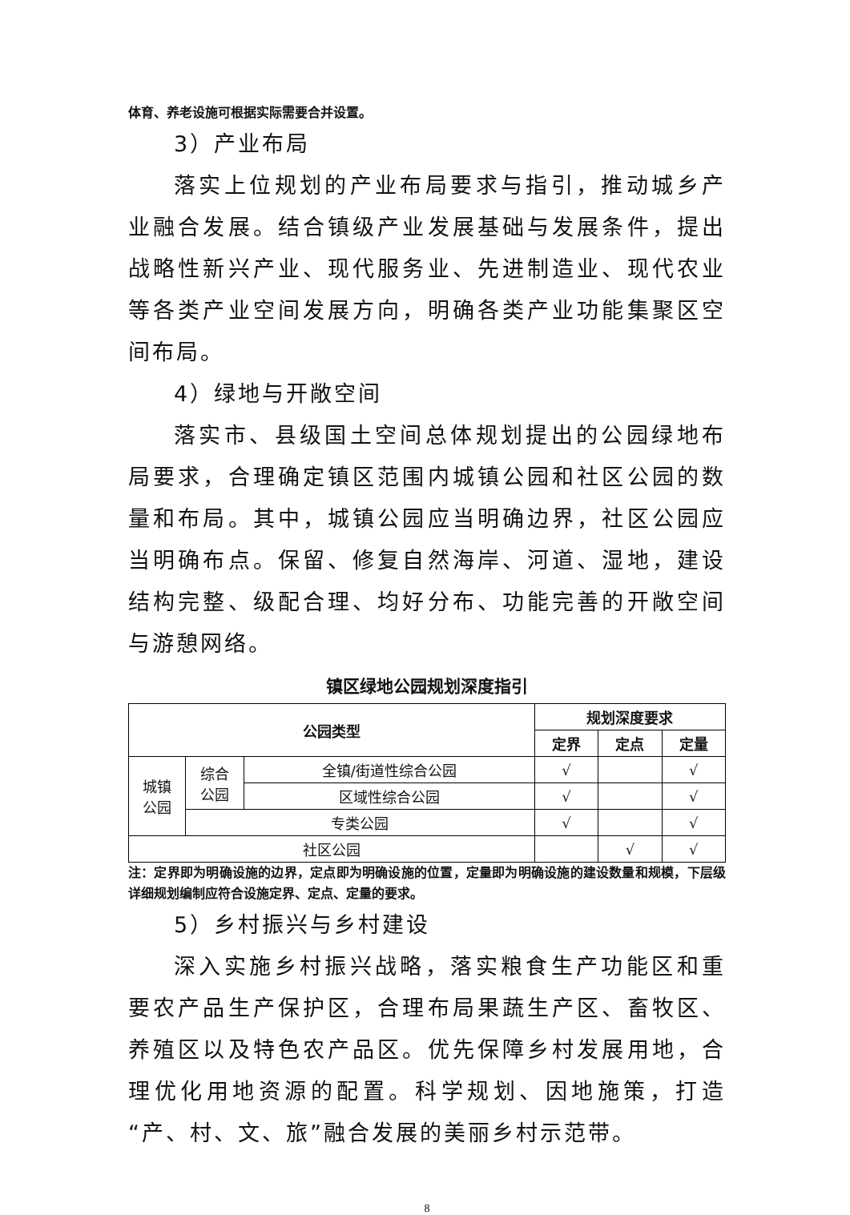体育、养老设施可根据实际需要合并设置。
3）产业布局
落实上位规划的产业布局要求与指引，推动城乡产业融合发展。结合镇级产业发展基础与发展条件，提出战略性新兴产业、现代服务业、先进制造业、现代农业等各类产业空间发展方向，明确各类产业功能集聚区空间布局。
4）绿地与开敞空间
落实市、县级国土空间总体规划提出的公园绿地布局要求，合理确定镇区范围内城镇公园和社区公园的数量和布局。其中，城镇公园应当明确边界，社区公园应当明确布点。保留、修复自然海岸、河道、湿地，建设结构完整、级配合理、均好分布、功能完善的开敞空间与游憩网络。
镇区绿地公园规划深度指引
| 公园类型 | | | 规划深度要求 | | |
| --- | --- | --- | --- | --- | --- |
| | | | 定界 | 定点 | 定量 |
| 城镇 公园 | 综合 公园 | 全镇/街道性综合公园 | √ | | √ |
| | | 区域性综合公园 | √ | | √ |
| | 专类公园 | | √ | | √ |
| 社区公园 | | | | √ | √ |
注：定界即为明确设施的边界，定点即为明确设施的位置，定量即为明确设施的建设数量和规模，下层级详细规划编制应符合设施定界、定点、定量的要求。
5）乡村振兴与乡村建设
深入实施乡村振兴战略，落实粮食生产功能区和重要农产品生产保护区，合理布局果蔬生产区、畜牧区、养殖区以及特色农产品区。优先保障乡村发展用地，合理优化用地资源的配置。科学规划、因地施策，打造“产、村、文、旅”融合发展的美丽乡村示范带。
8